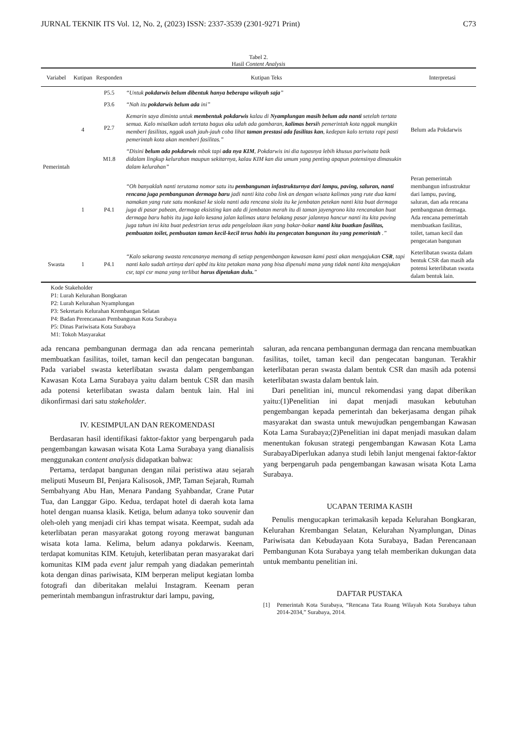JURNAL TEKNIK ITS Vol. 12, No. 2, (2023) ISSN: 2337-3539 (2301-9271 Print) C73
Tabel 2.
Hasil Content Analysis
| Variabel | Kutipan | Responden | Kutipan Teks | Interpretasi |
| --- | --- | --- | --- | --- |
| Pemerintah | 4 | P5.5 | “Untuk pokdarwis belum dibentuk hanya beberapa wilayah saja ” | Belum ada Pokdarwis |
| | | P3.6 | “Nah itu pokdarwis belum ada ini” | |
| | | P2.7 | Kemarin saya diminta untuk membentuk pokdarwis kalau di Nyamplungan masih belum ada nanti setelah tertata semua. Kalo misalkan udah tertata bagus aku udah ada gambaran, kalimas bersi h pemerintah kota nggak mungkin memberi fasilitas, nggak usah jauh-jauh coba lihat taman prestasi ada fasilitas kan , kedepan kalo tertata rapi pasti pemerintah kota akan memberi fasilitas.” | |
| | | M1.8 | “Disini belum ada pokdarwis mbak tapi ada nya KIM , Pokdarwis ini dia tugasnya lebih khusus pariwisata baik didalam lingkup kelurahan maupun sekitarnya, kalau KIM kan dia umum yang penting apapun potensinya dimasukin dalam kelurahan” | |
| | 1 | P4.1 | “Oh banyaklah nanti terutama nomor satu itu pembangunan infastrukturnya dari lampu, paving, saluran, nanti rencana juga pembangunan dermaga baru jadi nanti kita coba link an dengan wisata kalimas yang rute dua kami namakan yang rute satu monkasel ke siola nanti ada rencana siola itu ke jembatan petekan nanti kita buat dermaga juga di pasar pabean, dermaga eksisting kan ada di jembatan merah itu di taman jayengrono kita rencanakan buat dermaga baru habis itu juga kalo kesana jalan kalimas utara belakang pasar jalannya hancur nanti itu kita paving juga tahun ini kita buat pedestrian terus ada pengelolaan ikan yang bakar-bakar nanti kita buatkan fasilitas, pembuatan toilet, pembuatan taman kecil-kecil terus habis itu pengecatan bangunan itu yang pemerintah .” | Peran pemerintah membangun infrastruktur dari lampu, paving, saluran, dan ada rencana pembangunan dermaga. Ada rencana pemerintah membuatkan fasilitas, toilet, taman kecil dan pengecatan bangunan |
| Swasta | 1 | P4.1 | “Kalo sekarang swasta rencananya memang di setiap pengembangan kawasan kami pasti akan mengajukan CSR , tapi nanti kalo sudah artinya dari apbd itu kita petakan mana yang bisa dipenuhi mana yang tidak nanti kita mengajukan csr, tapi csr mana yang terlibat harus dipetakan dulu. ” | Keterlibatan swasta dalam bentuk CSR dan masih ada potensi keterlibatan swasta dalam bentuk lain. |
Kode Stakeholder
P1: Lurah Kelurahan Bongkaran
P2: Lurah Kelurahan Nyamplungan
P3: Sekretaris Kelurahan Krembangan Selatan
P4: Badan Perencanaan Pembangunan Kota Surabaya
P5: Dinas Pariwisata Kota Surabaya
M1: Tokoh Masyarakat
ada rencana pembangunan dermaga dan ada rencana pemerintah membuatkan fasilitas, toilet, taman kecil dan pengecatan bangunan. Pada variabel swasta keterlibatan swasta dalam pengembangan Kawasan Kota Lama Surabaya yaitu dalam bentuk CSR dan masih ada potensi keterlibatan swasta dalam bentuk lain. Hal ini dikonfirmasi dari satu stakeholder.
IV. KESIMPULAN DAN REKOMENDASI
Berdasaran hasil identifikasi faktor-faktor yang berpengaruh pada pengembangan kawasan wisata Kota Lama Surabaya yang dianalisis menggunakan content analysis didapatkan bahwa:
Pertama, terdapat bangunan dengan nilai peristiwa atau sejarah meliputi Museum BI, Penjara Kalisosok, JMP, Taman Sejarah, Rumah Sembahyang Abu Han, Menara Pandang Syahbandar, Crane Putar Tua, dan Langgar Gipo. Kedua, terdapat hotel di daerah kota lama hotel dengan nuansa klasik. Ketiga, belum adanya toko souvenir dan oleh-oleh yang menjadi ciri khas tempat wisata. Keempat, sudah ada keterlibatan peran masyarakat gotong royong merawat bangunan wisata kota lama. Kelima, belum adanya pokdarwis. Keenam, terdapat komunitas KIM. Ketujuh, keterlibatan peran masyarakat dari komunitas KIM pada event jalur rempah yang diadakan pemerintah kota dengan dinas pariwisata, KIM berperan meliput kegiatan lomba fotografi dan diberitakan melalui Instagram. Keenam peran pemerintah membangun infrastruktur dari lampu, paving,
saluran, ada rencana pembangunan dermaga dan rencana membuatkan fasilitas, toilet, taman kecil dan pengecatan bangunan. Terakhir keterlibatan peran swasta dalam bentuk CSR dan masih ada potensi keterlibatan swasta dalam bentuk lain.
Dari penelitian ini, muncul rekomendasi yang dapat diberikan yaitu:(1)Penelitian ini dapat menjadi masukan kebutuhan pengembangan kepada pemerintah dan bekerjasama dengan pihak masyarakat dan swasta untuk mewujudkan pengembangan Kawasan Kota Lama Surabaya;(2)Penelitian ini dapat menjadi masukan dalam menentukan fokusan strategi pengembangan Kawasan Kota Lama SurabayaDiperlukan adanya studi lebih lanjut mengenai faktor-faktor yang berpengaruh pada pengembangan kawasan wisata Kota Lama Surabaya.
UCAPAN TERIMA KASIH
Penulis mengucapkan terimakasih kepada Kelurahan Bongkaran, Kelurahan Krembangan Selatan, Kelurahan Nyamplungan, Dinas Pariwisata dan Kebudayaan Kota Surabaya, Badan Perencanaan Pembangunan Kota Surabaya yang telah memberikan dukungan data untuk membantu penelitian ini.
DAFTAR PUSTAKA
[1] Pemerintah Kota Surabaya, “Rencana Tata Ruang Wilayah Kota Surabaya tahun 2014-2034,” Surabaya, 2014.